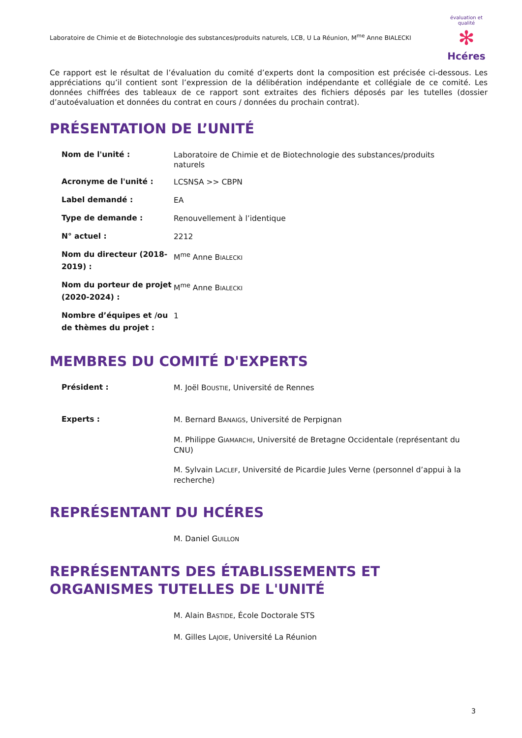Laboratoire de Chimie et de Biotechnologie des substances/produits naturels, LCB, U La Réunion, M<sup>me</sup> Anne BIALECKI
évaluation et qualité
✻
Hcéres
Ce rapport est le résultat de l’évaluation du comité d’experts dont la composition est précisée ci-dessous. Les appréciations qu’il contient sont l’expression de la délibération indépendante et collégiale de ce comité. Les données chiffrées des tableaux de ce rapport sont extraites des fichiers déposés par les tutelles (dossier d’autoévaluation et données du contrat en cours / données du prochain contrat).
PRÉSENTATION DE L’UNITÉ
| Nom de l'unité : | Laboratoire de Chimie et de Biotechnologie des substances/produits naturels |
| Acronyme de l'unité : | LCSNSA >> CBPN |
| Label demandé : | EA |
| Type de demande : | Renouvellement à l’identique |
| N° actuel : | 2212 |
| Nom du directeur (2018-2019) : | M<sup>me</sup> Anne B IALECKI |
| Nom du porteur de projet (2020-2024) : | M<sup>me</sup> Anne B IALECKI |
| Nombre d’équipes et /ou de thèmes du projet : | 1 |
MEMBRES DU COMITÉ D'EXPERTS
| Président : | M. Joël B OUSTIE , Université de Rennes |
| Experts : | M. Bernard B ANAIGS , Université de Perpignan M. Philippe G IAMARCHI , Université de Bretagne Occidentale (représentant du CNU) M. Sylvain L ACLEF , Université de Picardie Jules Verne (personnel d’appui à la recherche) |
REPRÉSENTANT DU HCÉRES
| | M. Daniel G UILLON |
REPRÉSENTANTS DES ÉTABLISSEMENTS ET ORGANISMES TUTELLES DE L'UNITÉ
| | M. Alain B ASTIDE , École Doctorale STS |
| | M. Gilles L AJOIE , Université La Réunion |
3